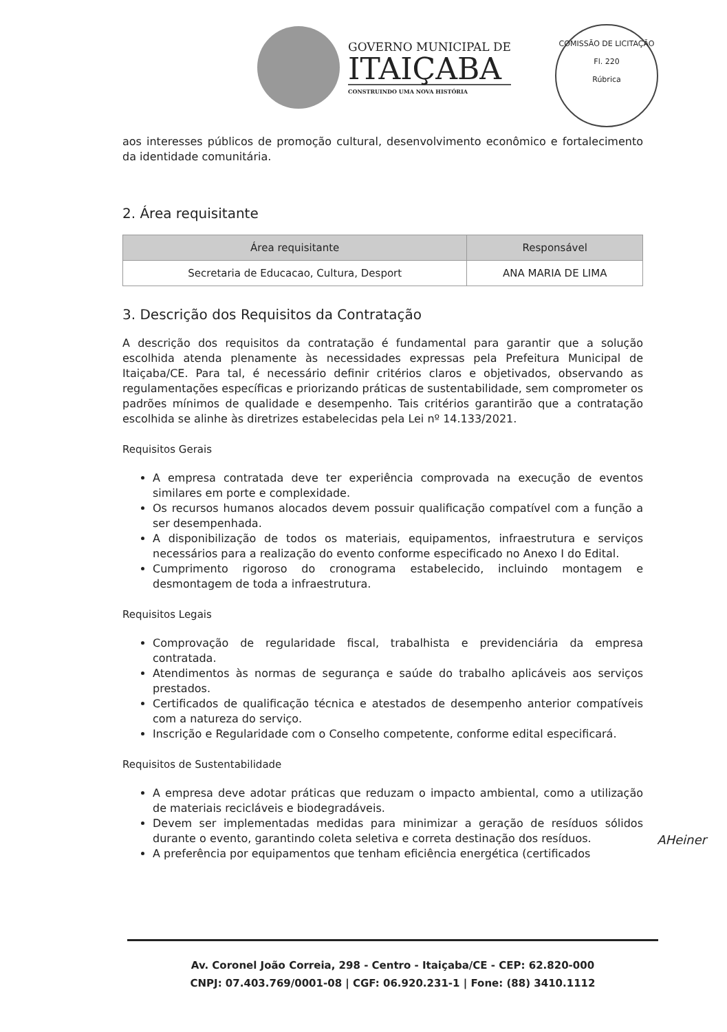GOVERNO MUNICIPAL DE
ITAIÇABA
CONSTRUINDO UMA NOVA HISTÓRIA
COMISSÃO DE LICITAÇÃO
Fl. 220
Rúbrica
aos interesses públicos de promoção cultural, desenvolvimento econômico e fortalecimento da identidade comunitária.
2. Área requisitante
| Área requisitante | Responsável |
| --- | --- |
| Secretaria de Educacao, Cultura, Desport | ANA MARIA DE LIMA |
3. Descrição dos Requisitos da Contratação
A descrição dos requisitos da contratação é fundamental para garantir que a solução escolhida atenda plenamente às necessidades expressas pela Prefeitura Municipal de Itaiçaba/CE. Para tal, é necessário definir critérios claros e objetivados, observando as regulamentações específicas e priorizando práticas de sustentabilidade, sem comprometer os padrões mínimos de qualidade e desempenho. Tais critérios garantirão que a contratação escolhida se alinhe às diretrizes estabelecidas pela Lei nº 14.133/2021.
Requisitos Gerais
A empresa contratada deve ter experiência comprovada na execução de eventos similares em porte e complexidade.
Os recursos humanos alocados devem possuir qualificação compatível com a função a ser desempenhada.
A disponibilização de todos os materiais, equipamentos, infraestrutura e serviços necessários para a realização do evento conforme especificado no Anexo I do Edital.
Cumprimento rigoroso do cronograma estabelecido, incluindo montagem e desmontagem de toda a infraestrutura.
Requisitos Legais
Comprovação de regularidade fiscal, trabalhista e previdenciária da empresa contratada.
Atendimentos às normas de segurança e saúde do trabalho aplicáveis aos serviços prestados.
Certificados de qualificação técnica e atestados de desempenho anterior compatíveis com a natureza do serviço.
Inscrição e Regularidade com o Conselho competente, conforme edital especificará.
Requisitos de Sustentabilidade
A empresa deve adotar práticas que reduzam o impacto ambiental, como a utilização de materiais recicláveis e biodegradáveis.
Devem ser implementadas medidas para minimizar a geração de resíduos sólidos durante o evento, garantindo coleta seletiva e correta destinação dos resíduos.
A preferência por equipamentos que tenham eficiência energética (certificados
AHeiner
Av. Coronel João Correia, 298 - Centro - Itaiçaba/CE - CEP: 62.820-000
CNPJ: 07.403.769/0001-08 | CGF: 06.920.231-1 | Fone: (88) 3410.1112